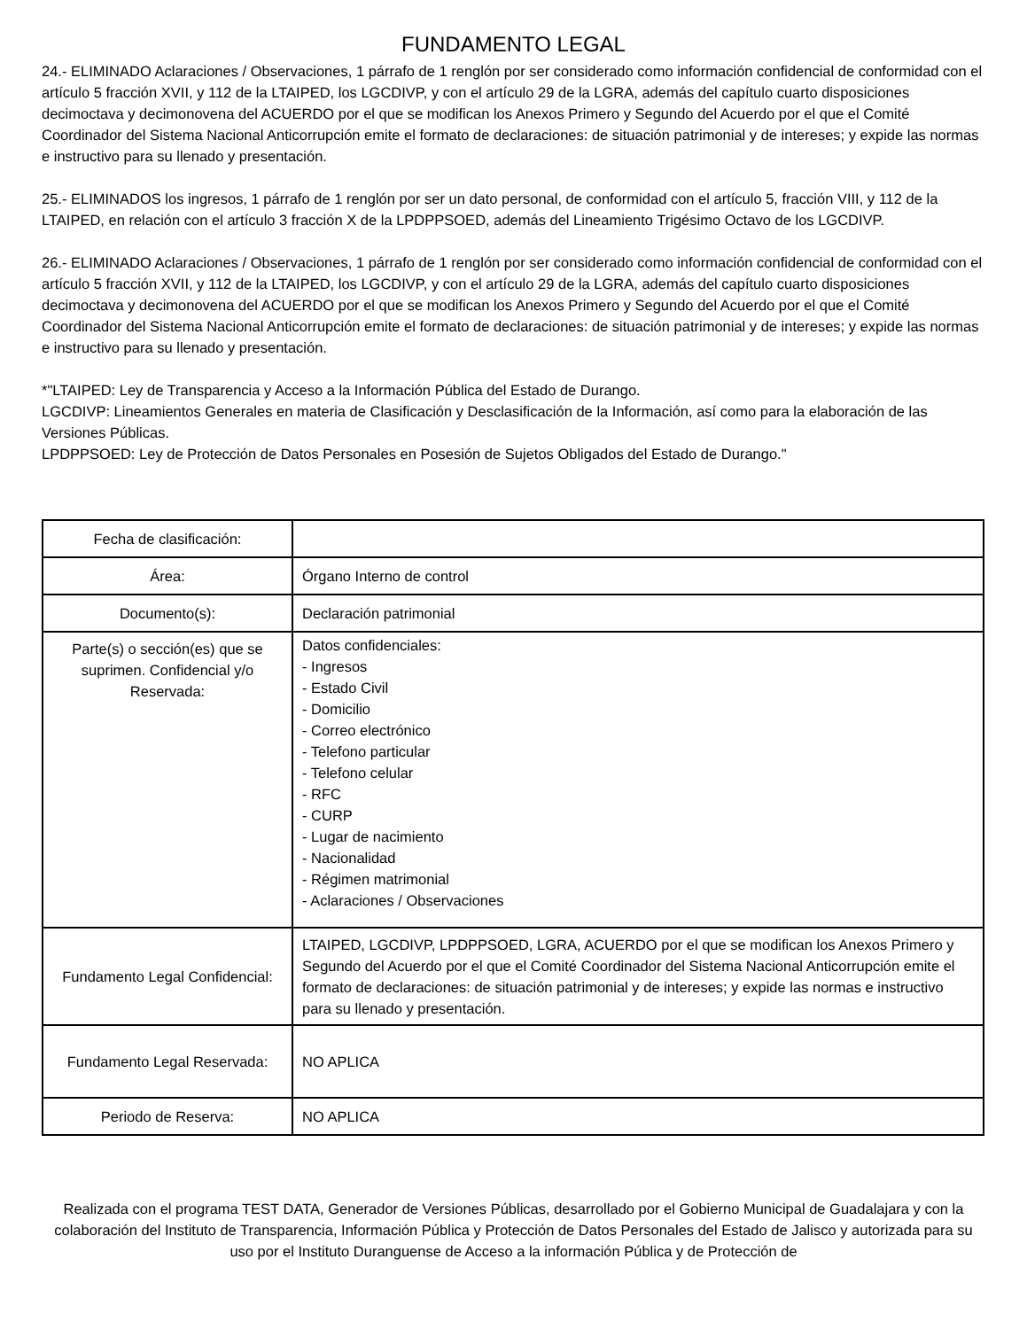FUNDAMENTO LEGAL
24.- ELIMINADO Aclaraciones / Observaciones, 1 párrafo de 1 renglón por ser considerado como información confidencial de conformidad con el artículo 5 fracción XVII, y 112 de la LTAIPED, los LGCDIVP, y con el artículo 29 de la LGRA, además del capítulo cuarto disposiciones decimoctava y decimonovena del ACUERDO por el que se modifican los Anexos Primero y Segundo del Acuerdo por el que el Comité Coordinador del Sistema Nacional Anticorrupción emite el formato de declaraciones: de situación patrimonial y de intereses; y expide las normas e instructivo para su llenado y presentación.
25.- ELIMINADOS los ingresos, 1 párrafo de 1 renglón por ser un dato personal, de conformidad con el artículo 5, fracción VIII, y 112 de la LTAIPED, en relación con el artículo 3 fracción X de la LPDPPSOED, además del Lineamiento Trigésimo Octavo de los LGCDIVP.
26.- ELIMINADO Aclaraciones / Observaciones, 1 párrafo de 1 renglón por ser considerado como información confidencial de conformidad con el artículo 5 fracción XVII, y 112 de la LTAIPED, los LGCDIVP, y con el artículo 29 de la LGRA, además del capítulo cuarto disposiciones decimoctava y decimonovena del ACUERDO por el que se modifican los Anexos Primero y Segundo del Acuerdo por el que el Comité Coordinador del Sistema Nacional Anticorrupción emite el formato de declaraciones: de situación patrimonial y de intereses; y expide las normas e instructivo para su llenado y presentación.
*"LTAIPED: Ley de Transparencia y Acceso a la Información Pública del Estado de Durango.
LGCDIVP: Lineamientos Generales en materia de Clasificación y Desclasificación de la Información, así como para la elaboración de las Versiones Públicas.
LPDPPSOED: Ley de Protección de Datos Personales en Posesión de Sujetos Obligados del Estado de Durango."
| Fecha de clasificación: | |
| Área: | Órgano Interno de control |
| Documento(s): | Declaración patrimonial |
| Parte(s) o sección(es) que se suprimen. Confidencial y/o Reservada: | Datos confidenciales: - Ingresos - Estado Civil - Domicilio - Correo electrónico - Telefono particular - Telefono celular - RFC - CURP - Lugar de nacimiento - Nacionalidad - Régimen matrimonial - Aclaraciones / Observaciones |
| Fundamento Legal Confidencial: | LTAIPED, LGCDIVP, LPDPPSOED, LGRA, ACUERDO por el que se modifican los Anexos Primero y Segundo del Acuerdo por el que el Comité Coordinador del Sistema Nacional Anticorrupción emite el formato de declaraciones: de situación patrimonial y de intereses; y expide las normas e instructivo para su llenado y presentación. |
| Fundamento Legal Reservada: | NO APLICA |
| Periodo de Reserva: | NO APLICA |
Realizada con el programa TEST DATA, Generador de Versiones Públicas, desarrollado por el Gobierno Municipal de Guadalajara y con la colaboración del Instituto de Transparencia, Información Pública y Protección de Datos Personales del Estado de Jalisco y autorizada para su uso por el Instituto Duranguense de Acceso a la información Pública y de Protección de